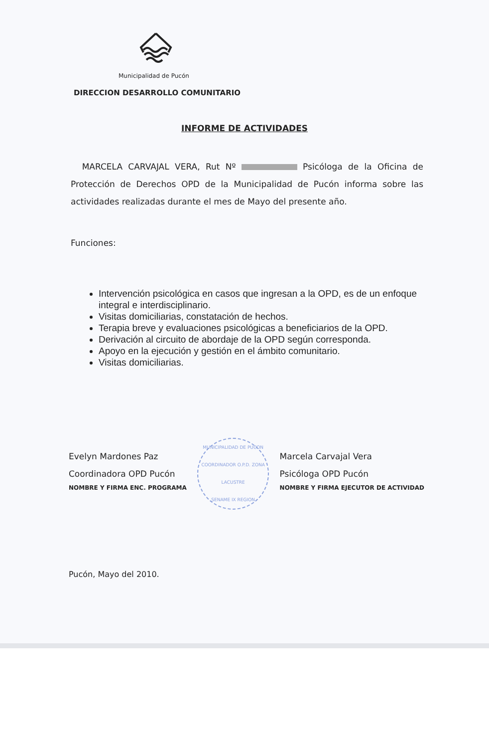Municipalidad de Pucón
DIRECCION DESARROLLO COMUNITARIO
INFORME DE ACTIVIDADES
MARCELA CARVAJAL VERA, Rut Nº Psicóloga de la Oficina de Protección de Derechos OPD de la Municipalidad de Pucón informa sobre las actividades realizadas durante el mes de Mayo del presente año.
Funciones:
Intervención psicológica en casos que ingresan a la OPD, es de un enfoque integral e interdisciplinario.
Visitas domiciliarias, constatación de hechos.
Terapia breve y evaluaciones psicológicas a beneficiarios de la OPD.
Derivación al circuito de abordaje de la OPD según corresponda.
Apoyo en la ejecución y gestión en el ámbito comunitario.
Visitas domiciliarias.
Evelyn Mardones Paz
Coordinadora OPD Pucón
NOMBRE Y FIRMA ENC. PROGRAMA
MUNICIPALIDAD DE PUCON
COORDINADOR O.P.D. ZONA LACUSTRE
SENAME IX REGION
Marcela Carvajal Vera
Psicóloga OPD Pucón
NOMBRE Y FIRMA EJECUTOR DE ACTIVIDAD
Pucón, Mayo del 2010.